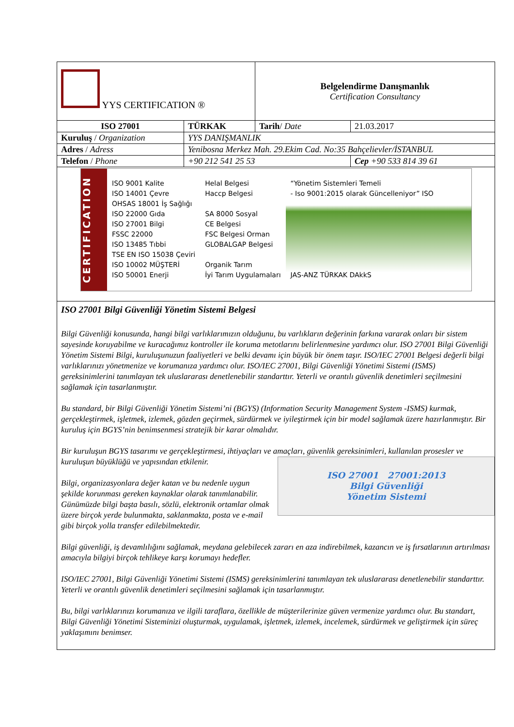| YYS CERTIFICATION ® | | Belgelendirme Danışmanlık Certification Consultancy | |
| ISO 27001 | TÜRKAK | Tarih / Date | 21.03.2017 |
| Kuruluş / Organization | YYS DANIŞMANLIK | | |
| Adres / Adress | Yenibosna Merkez Mah. 29.Ekim Cad. No:35 Bahçelievler/İSTANBUL | | |
| Telefon / Phone | +90 212 541 25 53 | | Cep +90 533 814 39 61 |
| CERTIFICATION ISO 9001 Kalite ISO 14001 Çevre OHSAS 18001 İş Sağlığı ISO 22000 Gıda ISO 27001 Bilgi FSSC 22000 ISO 13485 Tıbbi TSE EN ISO 15038 Çeviri ISO 10002 MÜŞTERİ ISO 50001 Enerji Helal Belgesi Haccp Belgesi SA 8000 Sosyal CE Belgesi FSC Belgesi Orman GLOBALGAP Belgesi Organik Tarım İyi Tarım Uygulamaları “Yönetim Sistemleri Temeli - Iso 9001:2015 olarak Güncelleniyor” ISO JAS-ANZ TÜRKAK DAkkS | | | |
| ISO 27001 Bilgi Güvenliği Yönetim Sistemi Belgesi Bilgi Güvenliği konusunda, hangi bilgi varlıklarımızın olduğunu, bu varlıkların değerinin farkına vararak onları bir sistem sayesinde koruyabilme ve kuracağımız kontroller ile koruma metotlarını belirlenmesine yardımcı olur. ISO 27001 Bilgi Güvenliği Yönetim Sistemi Bilgi, kuruluşunuzun faaliyetleri ve belki devamı için büyük bir önem taşır. ISO/IEC 27001 Belgesi değerli bilgi varlıklarınızı yönetmenize ve korumanıza yardımcı olur. ISO/IEC 27001, Bilgi Güvenliği Yönetimi Sistemi (ISMS) gereksinimlerini tanımlayan tek uluslararası denetlenebilir standarttır. Yeterli ve orantılı güvenlik denetimleri seçilmesini sağlamak için tasarlanmıştır. Bu standard, bir Bilgi Güvenliği Yönetim Sistemi’ni (BGYS) (Information Security Management System -ISMS) kurmak, gerçekleştirmek, işletmek, izlemek, gözden geçirmek, sürdürmek ve iyileştirmek için bir model sağlamak üzere hazırlanmıştır. Bir kuruluş için BGYS’nin benimsenmesi stratejik bir karar olmalıdır. Bir kuruluşun BGYS tasarımı ve gerçekleştirmesi, ihtiyaçları ve amaçları, güvenlik gereksinimleri, kullanılan ISO 27001 27001:2013 Bilgi Güvenliği Yönetim Sistemi prosesler ve kuruluşun büyüklüğü ve yapısından etkilenir. Bilgi, organizasyonlara değer katan ve bu nedenle uygun şekilde korunması gereken kaynaklar olarak tanımlanabilir. Günümüzde bilgi başta basılı, sözlü, elektronik ortamlar olmak üzere birçok yerde bulunmakta, saklanmakta, posta ve e-mail gibi birçok yolla transfer edilebilmektedir. Bilgi güvenliği, iş devamlılığını sağlamak, meydana gelebilecek zararı en aza indirebilmek, kazancın ve iş fırsatlarının artırılması amacıyla bilgiyi birçok tehlikeye karşı korumayı hedefler. ISO/IEC 27001, Bilgi Güvenliği Yönetimi Sistemi (ISMS) gereksinimlerini tanımlayan tek uluslararası denetlenebilir standarttır. Yeterli ve orantılı güvenlik denetimleri seçilmesini sağlamak için tasarlanmıştır. Bu, bilgi varlıklarınızı korumanıza ve ilgili taraflara, özellikle de müşterilerinize güven vermenize yardımcı olur. Bu standart, Bilgi Güvenliği Yönetimi Sisteminizi oluşturmak, uygulamak, işletmek, izlemek, incelemek, sürdürmek ve geliştirmek için süreç yaklaşımını benimser. | | | |